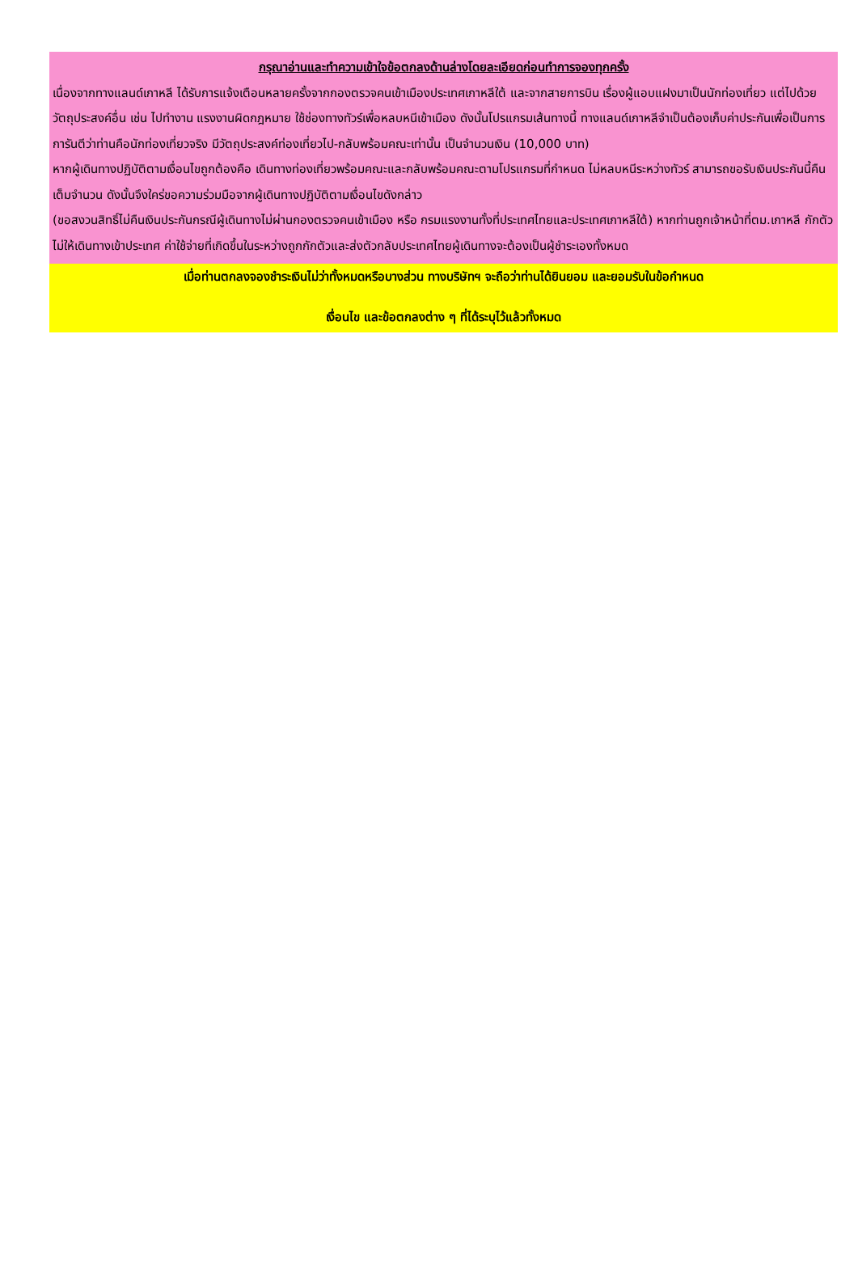กรุณาอ่านและทำความเข้าใจข้อตกลงด้านล่างโดยละเอียดก่อนทำการจองทุกครั้ง
เนื่องจากทางแลนด์เกาหลี ได้รับการแจ้งเตือนหลายครั้งจากกองตรวจคนเข้าเมืองประเทศเกาหลีใต้ และจากสายการบิน เรื่องผู้แอบแฝงมาเป็นนักท่องเที่ยว แต่ไปด้วยวัตถุประสงค์อื่น เช่น ไปทำงาน แรงงานผิดกฎหมาย ใช้ช่องทางทัวร์เพื่อหลบหนีเข้าเมือง ดังนั้นโปรแกรมเส้นทางนี้ ทางแลนด์เกาหลีจำเป็นต้องเก็บค่าประกันเพื่อเป็นการการันตีว่าท่านคือนักท่องเที่ยวจริง มีวัตถุประสงค์ท่องเที่ยวไป-กลับพร้อมคณะเท่านั้น เป็นจำนวนเงิน (10,000 บาท)
หากผู้เดินทางปฏิบัติตามเงื่อนไขถูกต้องคือ เดินทางท่องเที่ยวพร้อมคณะและกลับพร้อมคณะตามโปรแกรมที่กำหนด ไม่หลบหนีระหว่างทัวร์ สามารถขอรับเงินประกันนี้คืนเต็มจำนวน ดังนั้นจึงใคร่ขอความร่วมมือจากผู้เดินทางปฏิบัติตามเงื่อนไขดังกล่าว
(ขอสงวนสิทธิ์ไม่คืนเงินประกันกรณีผู้เดินทางไม่ผ่านกองตรวจคนเข้าเมือง หรือ กรมแรงงานทั้งที่ประเทศไทยและประเทศเกาหลีใต้) หากท่านถูกเจ้าหน้าที่ตม.เกาหลี กักตัวไม่ให้เดินทางเข้าประเทศ ค่าใช้จ่ายที่เกิดขึ้นในระหว่างถูกกักตัวและส่งตัวกลับประเทศไทยผู้เดินทางจะต้องเป็นผู้ชำระเองทั้งหมด
เมื่อท่านตกลงจองชำระเงินไม่ว่าทั้งหมดหรือบางส่วน ทางบริษัทฯ จะถือว่าท่านได้ยินยอม และยอมรับในข้อกำหนด
เงื่อนไข และข้อตกลงต่าง ๆ ที่ได้ระบุไว้แล้วทั้งหมด